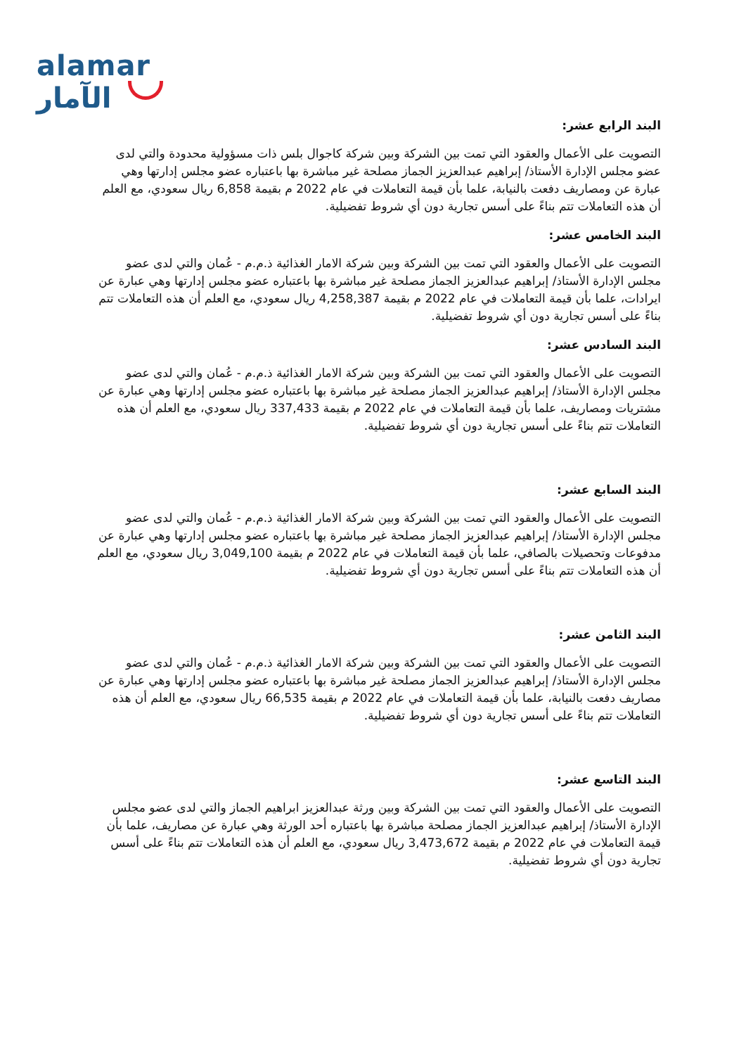alamar الآمار
البند الرابع عشر:
التصويت على الأعمال والعقود التي تمت بين الشركة وبين شركة كاجوال بلس ذات مسؤولية محدودة والتي لدى عضو مجلس الإدارة الأستاذ/ إبراهيم عبدالعزيز الجماز مصلحة غير مباشرة بها باعتباره عضو مجلس إدارتها وهي عبارة عن ومصاريف دفعت بالنيابة، علما بأن قيمة التعاملات في عام 2022 م بقيمة 6,858 ريال سعودي، مع العلم أن هذه التعاملات تتم بناءً على أسس تجارية دون أي شروط تفضيلية.
البند الخامس عشر:
التصويت على الأعمال والعقود التي تمت بين الشركة وبين شركة الامار الغذائية ذ.م.م - عُمان والتي لدى عضو مجلس الإدارة الأستاذ/ إبراهيم عبدالعزيز الجماز مصلحة غير مباشرة بها باعتباره عضو مجلس إدارتها وهي عبارة عن ايرادات، علما بأن قيمة التعاملات في عام 2022 م بقيمة 4,258,387 ريال سعودي، مع العلم أن هذه التعاملات تتم بناءً على أسس تجارية دون أي شروط تفضيلية.
البند السادس عشر:
التصويت على الأعمال والعقود التي تمت بين الشركة وبين شركة الامار الغذائية ذ.م.م - عُمان والتي لدى عضو مجلس الإدارة الأستاذ/ إبراهيم عبدالعزيز الجماز مصلحة غير مباشرة بها باعتباره عضو مجلس إدارتها وهي عبارة عن مشتريات ومصاريف، علما بأن قيمة التعاملات في عام 2022 م بقيمة 337,433 ريال سعودي، مع العلم أن هذه التعاملات تتم بناءً على أسس تجارية دون أي شروط تفضيلية.
البند السابع عشر:
التصويت على الأعمال والعقود التي تمت بين الشركة وبين شركة الامار الغذائية ذ.م.م - عُمان والتي لدى عضو مجلس الإدارة الأستاذ/ إبراهيم عبدالعزيز الجماز مصلحة غير مباشرة بها باعتباره عضو مجلس إدارتها وهي عبارة عن مدفوعات وتحصيلات بالصافي، علما بأن قيمة التعاملات في عام 2022 م بقيمة 3,049,100 ريال سعودي، مع العلم أن هذه التعاملات تتم بناءً على أسس تجارية دون أي شروط تفضيلية.
البند الثامن عشر:
التصويت على الأعمال والعقود التي تمت بين الشركة وبين شركة الامار الغذائية ذ.م.م - عُمان والتي لدى عضو مجلس الإدارة الأستاذ/ إبراهيم عبدالعزيز الجماز مصلحة غير مباشرة بها باعتباره عضو مجلس إدارتها وهي عبارة عن مصاريف دفعت بالنيابة، علما بأن قيمة التعاملات في عام 2022 م بقيمة 66,535 ريال سعودي، مع العلم أن هذه التعاملات تتم بناءً على أسس تجارية دون أي شروط تفضيلية.
البند التاسع عشر:
التصويت على الأعمال والعقود التي تمت بين الشركة وبين ورثة عبدالعزيز ابراهيم الجماز والتي لدى عضو مجلس الإدارة الأستاذ/ إبراهيم عبدالعزيز الجماز مصلحة مباشرة بها باعتباره أحد الورثة وهي عبارة عن مصاريف، علما بأن قيمة التعاملات في عام 2022 م بقيمة 3,473,672 ريال سعودي، مع العلم أن هذه التعاملات تتم بناءً على أسس تجارية دون أي شروط تفضيلية.